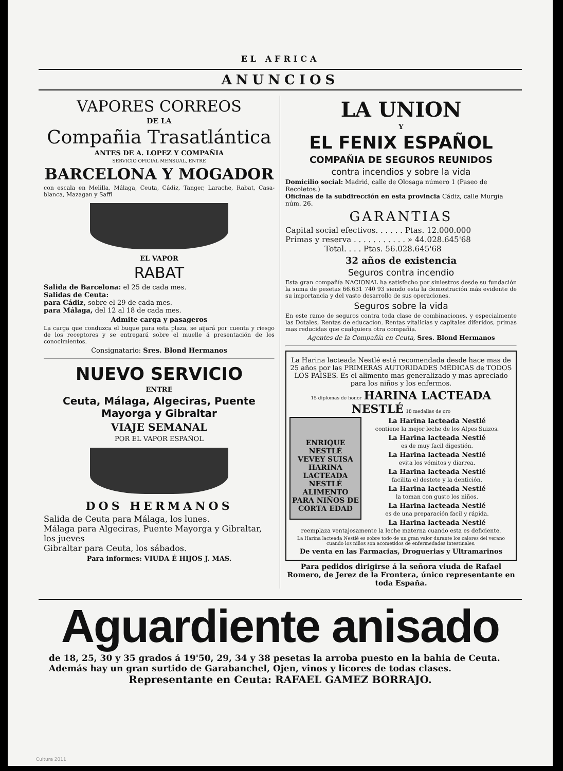EL AFRICA
ANUNCIOS
VAPORES CORREOS
DE LA
Compañia Trasatlántica
ANTES DE A. LOPEZ Y COMPAÑIA
SERVICIO OFICIAL MENSUAL, ENTRE
BARCELONA Y MOGADOR
con escala en Melilla, Málaga, Ceuta, Cádiz, Tanger, Larache, Rabat, Casa-blanca, Mazagan y Saffi
EL VAPOR
RABAT
Salida de Barcelona: el 25 de cada mes.
Salidas de Ceuta:
para Cádiz, sobre el 29 de cada mes.
para Málaga, del 12 al 18 de cada mes.
Admite carga y pasageros
La carga que conduzca el buque para esta plaza, se aijará por cuenta y riesgo de los receptores y se entregará sobre el muelle á presentación de los conocimientos.
Consignatario: Sres. Blond Hermanos
NUEVO SERVICIO
ENTRE
Ceuta, Málaga, Algeciras, Puente Mayorga y Gibraltar
VIAJE SEMANAL
POR EL VAPOR ESPAÑOL
DOS HERMANOS
Salida de Ceuta para Málaga, los lunes.
Málaga para Algeciras, Puente Mayorga y Gibraltar, los jueves
Gibraltar para Ceuta, los sábados.
Para informes: VIUDA É HIJOS J. MAS.
LA UNION
Y
EL FENIX ESPAÑOL
COMPAÑIA DE SEGUROS REUNIDOS
contra incendios y sobre la vida
Domicilio social: Madrid, calle de Olosaga número 1 (Paseo de Recoletos.)
Oficinas de la subdirección en esta provincia Cádiz, calle Murgia núm. 26.
GARANTIAS
Capital social efectivos. . . . . . Ptas. 12.000.000
Primas y reserva . . . . . . . . . . . » 44.028.645'68
Total. . . . Ptas. 56.028.645'68
32 años de existencia
Seguros contra incendio
Esta gran compañía NACIONAL ha satisfecho por siniestros desde su fundación la suma de pesetas 66.631 740 93 siendo esta la demostración más evidente de su importancia y del vasto desarrollo de sus operaciones.
Seguros sobre la vida
En este ramo de seguros contra toda clase de combinaciones, y especialmente las Dotales, Rentas de educacion. Rentas vitalicias y capitales diferidos, primas mas reducidas que cualquiera otra compañía.
Agentes de la Compañía en Ceuta, Sres. Blond Hermanos
La Harina lacteada Nestlé está recomendada desde hace mas de 25 años por las PRIMERAS AUTORIDADES MÉDICAS de TODOS LOS PAISES. Es el alimento mas generalizado y mas apreciado para los niños y los enfermos.
15 diplomas de honor HARINA LACTEADA NESTLÉ 18 medallas de oro
ENRIQUE NESTLÉ
VEVEY SUISA
HARINA LACTEADA NESTLÉ
ALIMENTO PARA NIÑOS DE CORTA EDAD
La Harina lacteada Nestlé
contiene la mejor leche de los Alpes Suizos.
La Harina lacteada Nestlé
es de muy facil digestión.
La Harina lacteada Nestlé
evita los vómitos y diarrea.
La Harina lacteada Nestlé
facilita el destete y la dentición.
La Harina lacteada Nestlé
la toman con gusto los niños.
La Harina lacteada Nestlé
es de una preparación facil y rápida.
La Harina lacteada Nestlé
reemplaza ventajosamente la leche materna cuando esta es deficiente.
La Harina lacteada Nestlé es sobre todo de un gran valor durante los calores del verano cuando los niños son acometidos de enfermedades intestinales.
De venta en las Farmacias, Droguerias y Ultramarinos
Para pedidos dirigirse á la señora viuda de Rafael Romero, de Jerez de la Frontera, único representante en toda España.
Aguardiente anisado
de 18, 25, 30 y 35 grados á 19'50, 29, 34 y 38 pesetas la arroba puesto en la bahia de Ceuta. Además hay un gran surtido de Garabanchel, Ojen, vinos y licores de todas clases.
Representante en Ceuta: RAFAEL GAMEZ BORRAJO.
Cultura 2011